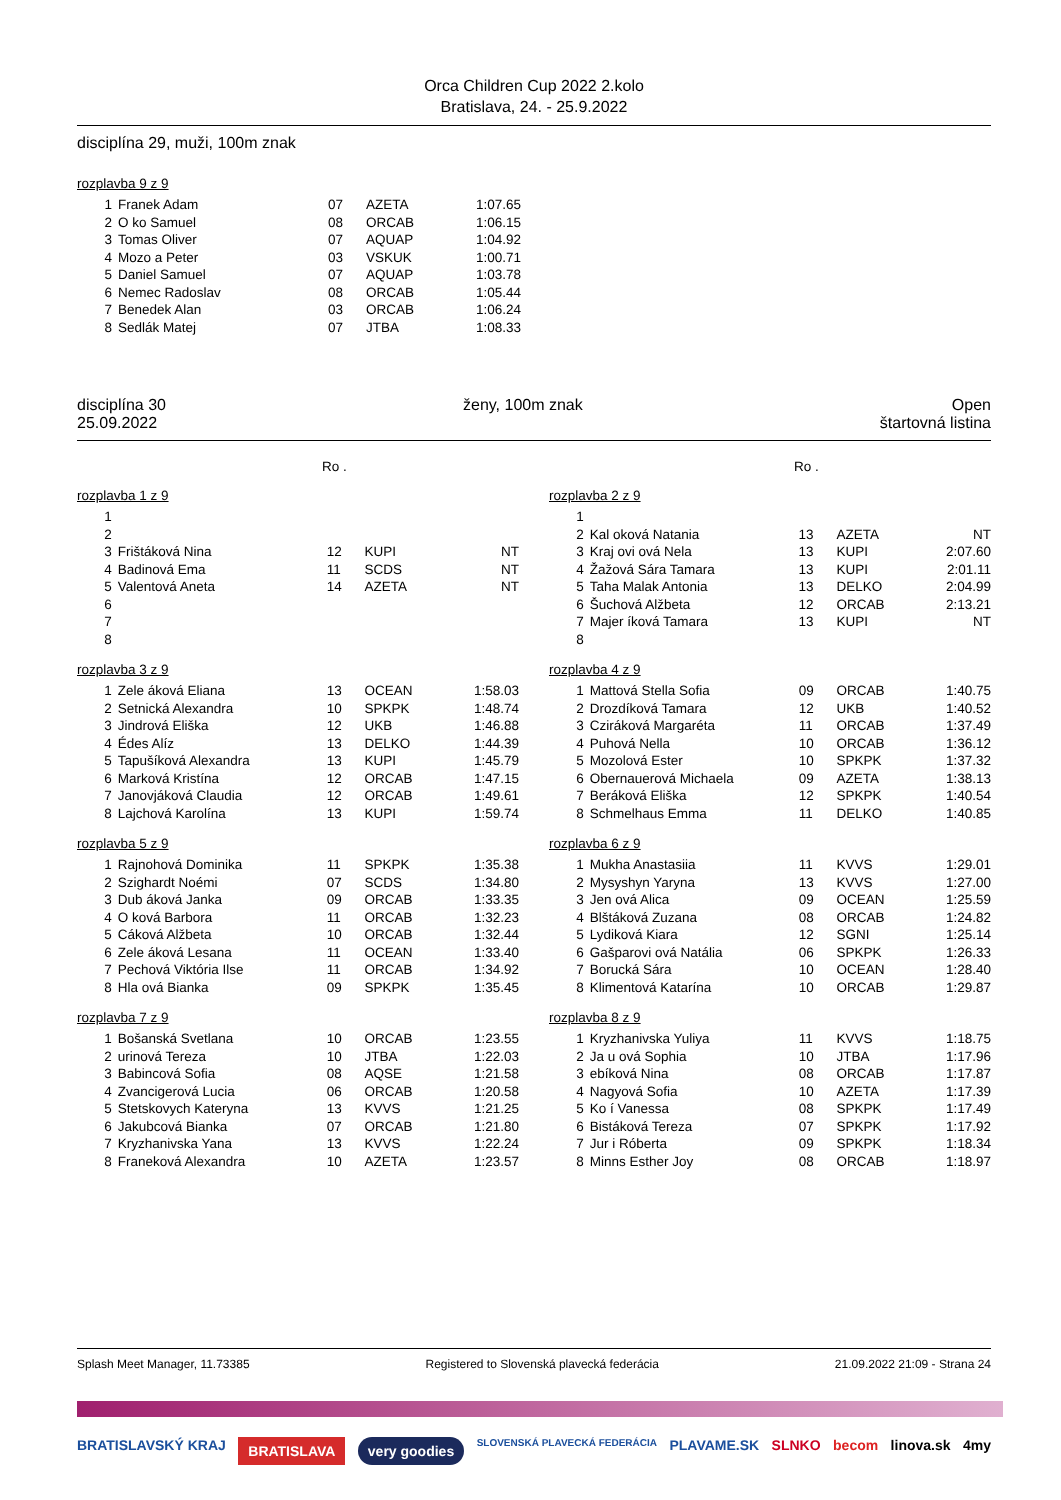Orca Children Cup 2022 2.kolo
Bratislava, 24. - 25.9.2022
disciplína 29, muži, 100m znak
rozplavba 9 z 9
| 1 | Franek Adam | 07 | AZETA | 1:07.65 |
| 2 | O ko Samuel | 08 | ORCAB | 1:06.15 |
| 3 | Tomas Oliver | 07 | AQUAP | 1:04.92 |
| 4 | Mozo a Peter | 03 | VSKUK | 1:00.71 |
| 5 | Daniel Samuel | 07 | AQUAP | 1:03.78 |
| 6 | Nemec Radoslav | 08 | ORCAB | 1:05.44 |
| 7 | Benedek Alan | 03 | ORCAB | 1:06.24 |
| 8 | Sedlák Matej | 07 | JTBA | 1:08.33 |
disciplína 30
25.09.2022 ženy, 100m znak Open
štartovná listina
Ro . Ro .
rozplavba 1 z 9
| 1 | | | | |
| 2 | | | | |
| 3 | Frištáková Nina | 12 | KUPI | NT |
| 4 | Badinová Ema | 11 | SCDS | NT |
| 5 | Valentová Aneta | 14 | AZETA | NT |
| 6 | | | | |
| 7 | | | | |
| 8 | | | | |
rozplavba 3 z 9
| 1 | Zele áková Eliana | 13 | OCEAN | 1:58.03 |
| 2 | Setnická Alexandra | 10 | SPKPK | 1:48.74 |
| 3 | Jindrová Eliška | 12 | UKB | 1:46.88 |
| 4 | Édes Alíz | 13 | DELKO | 1:44.39 |
| 5 | Tapušíková Alexandra | 13 | KUPI | 1:45.79 |
| 6 | Marková Kristína | 12 | ORCAB | 1:47.15 |
| 7 | Janovjáková Claudia | 12 | ORCAB | 1:49.61 |
| 8 | Lajchová Karolína | 13 | KUPI | 1:59.74 |
rozplavba 5 z 9
| 1 | Rajnohová Dominika | 11 | SPKPK | 1:35.38 |
| 2 | Szighardt Noémi | 07 | SCDS | 1:34.80 |
| 3 | Dub áková Janka | 09 | ORCAB | 1:33.35 |
| 4 | O ková Barbora | 11 | ORCAB | 1:32.23 |
| 5 | Cáková Alžbeta | 10 | ORCAB | 1:32.44 |
| 6 | Zele áková Lesana | 11 | OCEAN | 1:33.40 |
| 7 | Pechová Viktória Ilse | 11 | ORCAB | 1:34.92 |
| 8 | Hla ová Bianka | 09 | SPKPK | 1:35.45 |
rozplavba 7 z 9
| 1 | Bošanská Svetlana | 10 | ORCAB | 1:23.55 |
| 2 | urinová Tereza | 10 | JTBA | 1:22.03 |
| 3 | Babincová Sofia | 08 | AQSE | 1:21.58 |
| 4 | Zvancigerová Lucia | 06 | ORCAB | 1:20.58 |
| 5 | Stetskovych Kateryna | 13 | KVVS | 1:21.25 |
| 6 | Jakubcová Bianka | 07 | ORCAB | 1:21.80 |
| 7 | Kryzhanivska Yana | 13 | KVVS | 1:22.24 |
| 8 | Franeková Alexandra | 10 | AZETA | 1:23.57 |
rozplavba 2 z 9
| 1 | | | | |
| 2 | Kal oková Natania | 13 | AZETA | NT |
| 3 | Kraj ovi ová Nela | 13 | KUPI | 2:07.60 |
| 4 | Žažová Sára Tamara | 13 | KUPI | 2:01.11 |
| 5 | Taha Malak Antonia | 13 | DELKO | 2:04.99 |
| 6 | Šuchová Alžbeta | 12 | ORCAB | 2:13.21 |
| 7 | Majer íková Tamara | 13 | KUPI | NT |
| 8 | | | | |
rozplavba 4 z 9
| 1 | Mattová Stella Sofia | 09 | ORCAB | 1:40.75 |
| 2 | Drozdíková Tamara | 12 | UKB | 1:40.52 |
| 3 | Cziráková Margaréta | 11 | ORCAB | 1:37.49 |
| 4 | Puhová Nella | 10 | ORCAB | 1:36.12 |
| 5 | Mozolová Ester | 10 | SPKPK | 1:37.32 |
| 6 | Obernauerová Michaela | 09 | AZETA | 1:38.13 |
| 7 | Beráková Eliška | 12 | SPKPK | 1:40.54 |
| 8 | Schmelhaus Emma | 11 | DELKO | 1:40.85 |
rozplavba 6 z 9
| 1 | Mukha Anastasiia | 11 | KVVS | 1:29.01 |
| 2 | Mysyshyn Yaryna | 13 | KVVS | 1:27.00 |
| 3 | Jen ová Alica | 09 | OCEAN | 1:25.59 |
| 4 | Blštáková Zuzana | 08 | ORCAB | 1:24.82 |
| 5 | Lydiková Kiara | 12 | SGNI | 1:25.14 |
| 6 | Gašparovi ová Natália | 06 | SPKPK | 1:26.33 |
| 7 | Borucká Sára | 10 | OCEAN | 1:28.40 |
| 8 | Klimentová Katarína | 10 | ORCAB | 1:29.87 |
rozplavba 8 z 9
| 1 | Kryzhanivska Yuliya | 11 | KVVS | 1:18.75 |
| 2 | Ja u ová Sophia | 10 | JTBA | 1:17.96 |
| 3 | ebíková Nina | 08 | ORCAB | 1:17.87 |
| 4 | Nagyová Sofia | 10 | AZETA | 1:17.39 |
| 5 | Ko í Vanessa | 08 | SPKPK | 1:17.49 |
| 6 | Bistáková Tereza | 07 | SPKPK | 1:17.92 |
| 7 | Jur i Róberta | 09 | SPKPK | 1:18.34 |
| 8 | Minns Esther Joy | 08 | ORCAB | 1:18.97 |
Splash Meet Manager, 11.73385 Registered to Slovenská plavecká federácia 21.09.2022 21:09 - Strana 24
BRATISLAVSKÝ KRAJ BRATISLAVA very goodies SLOVENSKÁ PLAVECKÁ FEDERÁCIA PLAVAME.SK SLNKO becom linova.sk 4my